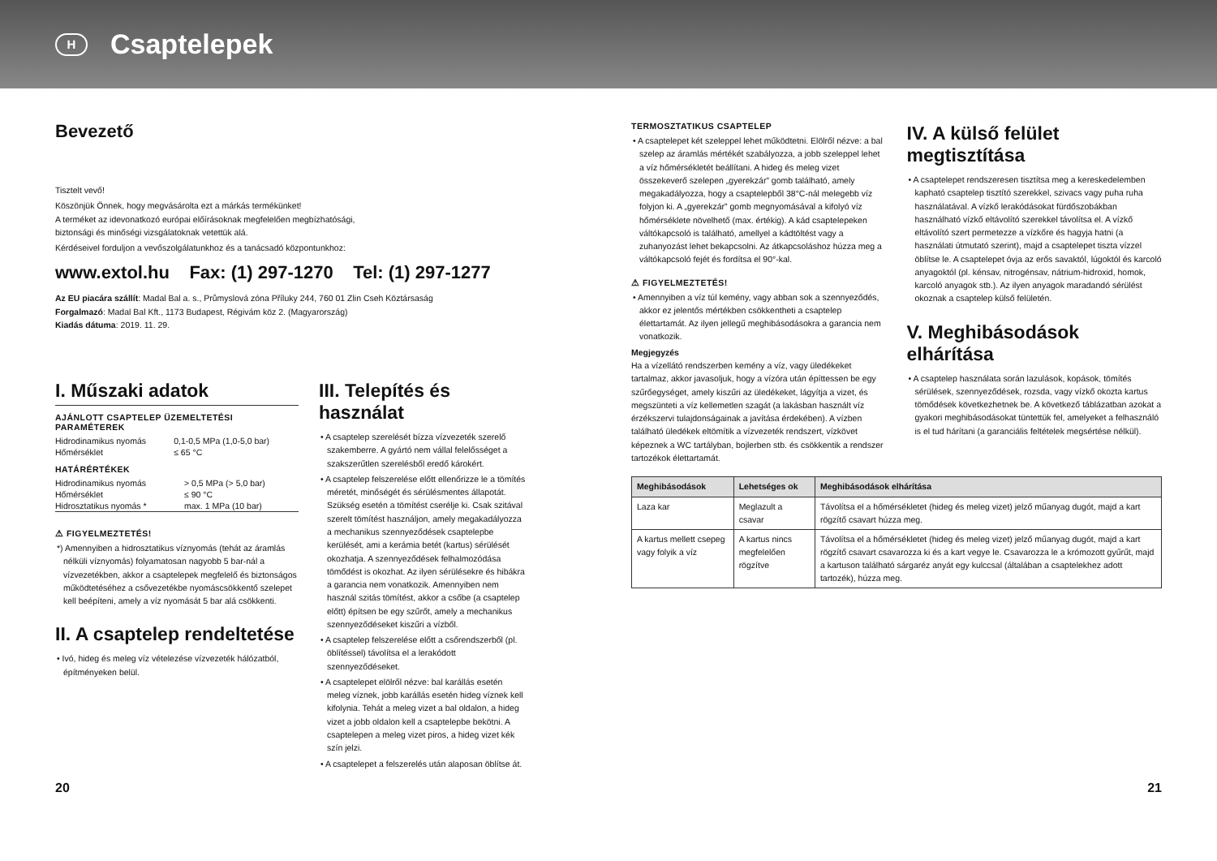H Csaptelepek
Bevezető
Tisztelt vevő!
Köszönjük Önnek, hogy megvásárolta ezt a márkás termékünket!
A terméket az idevonatkozó európai előírásoknak megfelelően megbízhatósági,
biztonsági és minőségi vizsgálatoknak vetettük alá.
Kérdéseivel forduljon a vevőszolgálatunkhoz és a tanácsadó központunkhoz:
www.extol.hu Fax: (1) 297-1270 Tel: (1) 297-1277
Az EU piacára szállít: Madal Bal a. s., Průmyslová zóna Příluky 244, 760 01 Zlin Cseh Köztársaság
Forgalmazó: Madal Bal Kft., 1173 Budapest, Régivám köz 2. (Magyarország)
Kiadás dátuma: 2019. 11. 29.
I. Műszaki adatok
AJÁNLOTT CSAPTELEP ÜZEMELTETÉSI PARAMÉTEREK
| Hidrodinamikus nyomás | 0,1-0,5 MPa (1,0-5,0 bar) |
| Hőmérséklet | ≤ 65 °C |
HATÁRÉRTÉKEK
| Hidrodinamikus nyomás | > 0,5 MPa (> 5,0 bar) |
| Hőmérséklet | ≤ 90 °C |
| Hidrosztatikus nyomás * | max. 1 MPa (10 bar) |
⚠ FIGYELMEZTETÉS!
*) Amennyiben a hidrosztatikus víznyomás (tehát az áramlás nélküli víznyomás) folyamatosan nagyobb 5 bar-nál a vízvezetékben, akkor a csaptelepek megfelelő és biztonságos működtetéséhez a csővezetékbe nyomáscsökkentő szelepet kell beépíteni, amely a víz nyomását 5 bar alá csökkenti.
II. A csaptelep rendeltetése
• Ivó, hideg és meleg víz vételezése vízvezeték hálózatból, építményeken belül.
III. Telepítés és használat
• A csaptelep szerelését bízza vízvezeték szerelő szakemberre. A gyártó nem vállal felelősséget a szakszerűtlen szerelésből eredő károkért.
• A csaptelep felszerelése előtt ellenőrizze le a tömítés méretét, minőségét és sérülésmentes állapotát. Szükség esetén a tömítést cserélje ki. Csak szitával szerelt tömítést használjon, amely megakadályozza a mechanikus szennyeződések csaptelepbe kerülését, ami a kerámia betét (kartus) sérülését okozhatja. A szennyeződések felhalmozódása tömődést is okozhat. Az ilyen sérülésekre és hibákra a garancia nem vonatkozik. Amennyiben nem használ szitás tömítést, akkor a csőbe (a csaptelep előtt) építsen be egy szűrőt, amely a mechanikus szennyeződéseket kiszűri a vízből.
• A csaptelep felszerelése előtt a csőrendszerből (pl. öblítéssel) távolítsa el a lerakódott szennyeződéseket.
• A csaptelepet elölről nézve: bal karállás esetén meleg víznek, jobb karállás esetén hideg víznek kell kifolynia. Tehát a meleg vizet a bal oldalon, a hideg vizet a jobb oldalon kell a csaptelepbe bekötni. A csaptelepen a meleg vizet piros, a hideg vizet kék szín jelzi.
• A csaptelepet a felszerelés után alaposan öblítse át.
TERMOSZTATIKUS CSAPTELEP
• A csaptelepet két szeleppel lehet működtetni. Elölről nézve: a bal szelep az áramlás mértékét szabályozza, a jobb szeleppel lehet a víz hőmérsékletét beállítani. A hideg és meleg vizet összekeverő szelepen „gyerekzár” gomb található, amely megakadályozza, hogy a csaptelepből 38°C-nál melegebb víz folyjon ki. A „gyerekzár” gomb megnyomásával a kifolyó víz hőmérséklete növelhető (max. értékig). A kád csaptelepeken váltókapcsoló is található, amellyel a kádtöltést vagy a zuhanyozást lehet bekapcsolni. Az átkapcsoláshoz húzza meg a váltókapcsoló fejét és fordítsa el 90°-kal.
⚠ FIGYELMEZTETÉS!
• Amennyiben a víz túl kemény, vagy abban sok a szennyeződés, akkor ez jelentős mértékben csökkentheti a csaptelep élettartamát. Az ilyen jellegű meghibásodásokra a garancia nem vonatkozik.
Megjegyzés
Ha a vízellátó rendszerben kemény a víz, vagy üledékeket tartalmaz, akkor javasoljuk, hogy a vízóra után építtessen be egy szűrőegységet, amely kiszűri az üledékeket, lágyítja a vizet, és megszünteti a víz kellemetlen szagát (a lakásban használt víz érzékszervi tulajdonságainak a javítása érdekében). A vízben található üledékek eltömítik a vízvezeték rendszert, vízkövet képeznek a WC tartályban, bojlerben stb. és csökkentik a rendszer tartozékok élettartamát.
IV. A külső felület megtisztítása
• A csaptelepet rendszeresen tisztítsa meg a kereskedelemben kapható csaptelep tisztító szerekkel, szivacs vagy puha ruha használatával. A vízkő lerakódásokat fürdőszobákban használható vízkő eltávolító szerekkel távolítsa el. A vízkő eltávolító szert permetezze a vízkőre és hagyja hatni (a használati útmutató szerint), majd a csaptelepet tiszta vízzel öblítse le. A csaptelepet óvja az erős savaktól, lúgoktól és karcoló anyagoktól (pl. kénsav, nitrogénsav, nátrium-hidroxid, homok, karcoló anyagok stb.). Az ilyen anyagok maradandó sérülést okoznak a csaptelep külső felületén.
V. Meghibásodások elhárítása
• A csaptelep használata során lazulások, kopások, tömítés sérülések, szennyeződések, rozsda, vagy vízkő okozta kartus tömődések következhetnek be. A következő táblázatban azokat a gyakori meghibásodásokat tüntettük fel, amelyeket a felhasználó is el tud hárítani (a garanciális feltételek megsértése nélkül).
| Meghibásodások | Lehetséges ok | Meghibásodások elhárítása |
| --- | --- | --- |
| Laza kar | Meglazult a csavar | Távolítsa el a hőmérsékletet (hideg és meleg vizet) jelző műanyag dugót, majd a kart rögzítő csavart húzza meg. |
| A kartus mellett csepeg vagy folyik a víz | A kartus nincs megfelelően rögzítve | Távolítsa el a hőmérsékletet (hideg és meleg vizet) jelző műanyag dugót, majd a kart rögzítő csavart csavarozza ki és a kart vegye le. Csavarozza le a krómozott gyűrűt, majd a kartuson található sárgaréz anyát egy kulccsal (általában a csaptelekhez adott tartozék), húzza meg. |
20 21